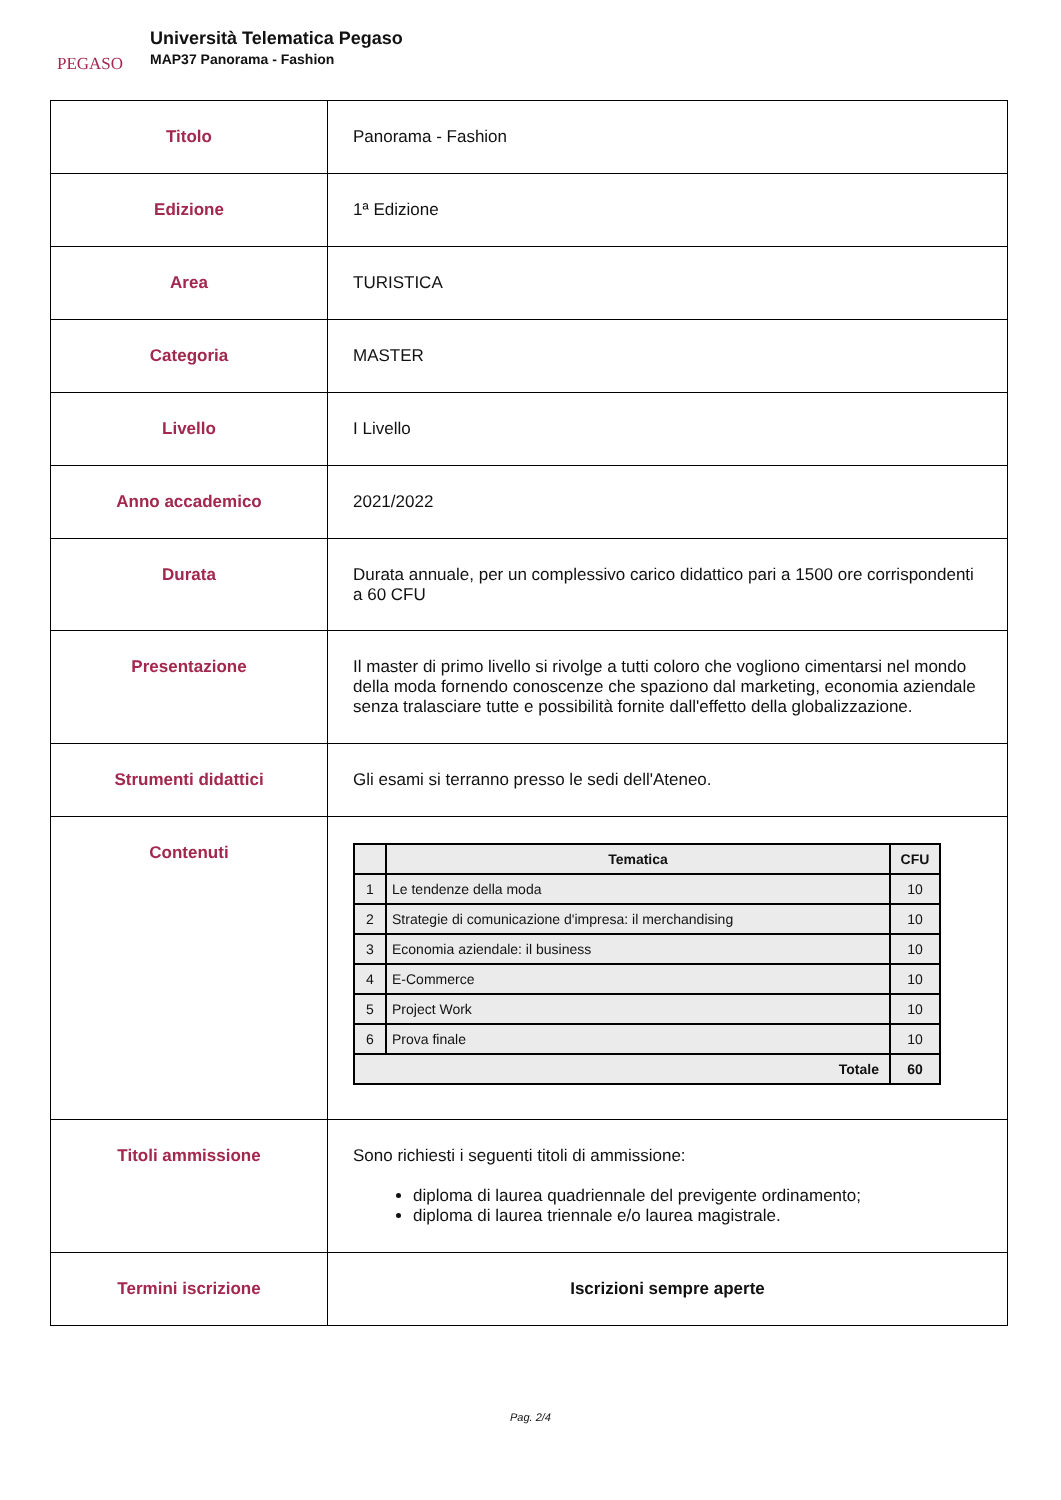PEGASO
Università Telematica Pegaso
MAP37 Panorama - Fashion
| Titolo | Panorama - Fashion |
| Edizione | 1ª Edizione |
| Area | TURISTICA |
| Categoria | MASTER |
| Livello | I Livello |
| Anno accademico | 2021/2022 |
| Durata | Durata annuale, per un complessivo carico didattico pari a 1500 ore corrispondenti a 60 CFU |
| Presentazione | Il master di primo livello si rivolge a tutti coloro che vogliono cimentarsi nel mondo della moda fornendo conoscenze che spaziono dal marketing, economia aziendale senza tralasciare tutte e possibilità fornite dall'effetto della globalizzazione. |
| Strumenti didattici | Gli esami si terranno presso le sedi dell'Ateneo. |
| Contenuti | / / Tematica / CFU / / --- / --- / --- / / 1 / Le tendenze della moda / 10 / / 2 / Strategie di comunicazione d'impresa: il merchandising / 10 / / 3 / Economia aziendale: il business / 10 / / 4 / E-Commerce / 10 / / 5 / Project Work / 10 / / 6 / Prova finale / 10 / / Totale / / 60 / |
| Titoli ammissione | Sono richiesti i seguenti titoli di ammissione: diploma di laurea quadriennale del previgente ordinamento; diploma di laurea triennale e/o laurea magistrale. |
| Termini iscrizione | Iscrizioni sempre aperte |
Pag. 2/4